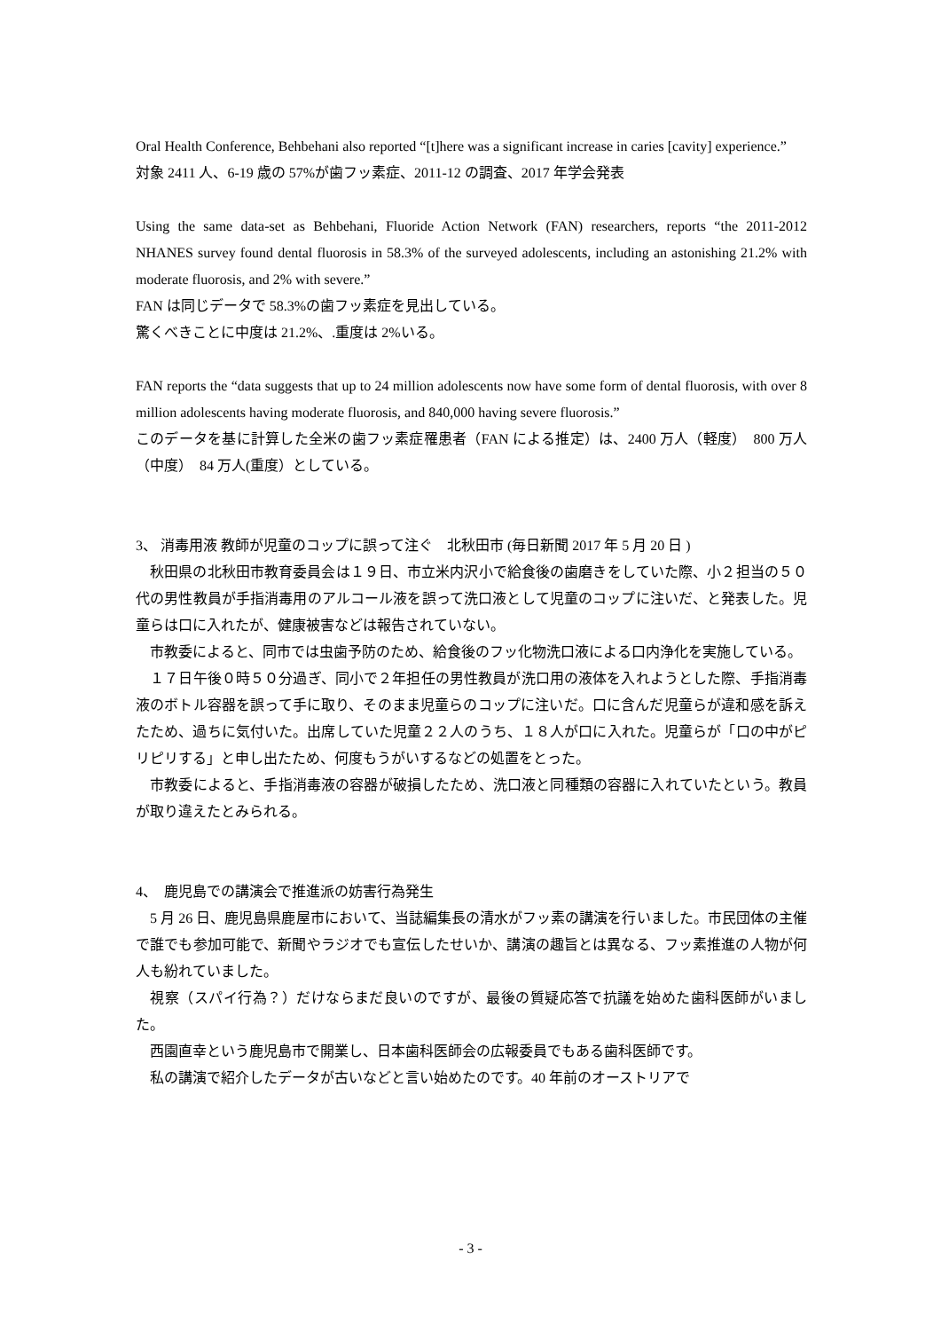Oral Health Conference, Behbehani also reported “[t]here was a significant increase in caries [cavity] experience.”
対象 2411 人、6-19 歳の 57%が歯フッ素症、2011-12 の調査、2017 年学会発表
Using the same data-set as Behbehani, Fluoride Action Network (FAN) researchers, reports “the 2011-2012 NHANES survey found dental fluorosis in 58.3% of the surveyed adolescents, including an astonishing 21.2% with moderate fluorosis, and 2% with severe.”
FAN は同じデータで 58.3%の歯フッ素症を見出している。
驚くべきことに中度は 21.2%、.重度は 2%いる。
FAN reports the “data suggests that up to 24 million adolescents now have some form of dental fluorosis, with over 8 million adolescents having moderate fluorosis, and 840,000 having severe fluorosis.”
このデータを基に計算した全米の歯フッ素症罹患者（FAN による推定）は、2400 万人（軽度）　800 万人（中度）　84 万人(重度）としている。
3、 消毒用液 教師が児童のコップに誤って注ぐ　北秋田市 (毎日新聞 2017 年 5 月 20 日 )
　秋田県の北秋田市教育委員会は１９日、市立米内沢小で給食後の歯磨きをしていた際、小２担当の５０代の男性教員が手指消毒用のアルコール液を誤って洗口液として児童のコップに注いだ、と発表した。児童らは口に入れたが、健康被害などは報告されていない。
　市教委によると、同市では虫歯予防のため、給食後のフッ化物洗口液による口内浄化を実施している。
　１７日午後０時５０分過ぎ、同小で２年担任の男性教員が洗口用の液体を入れようとした際、手指消毒液のボトル容器を誤って手に取り、そのまま児童らのコップに注いだ。口に含んだ児童らが違和感を訴えたため、過ちに気付いた。出席していた児童２２人のうち、１８人が口に入れた。児童らが「口の中がピリピリする」と申し出たため、何度もうがいするなどの処置をとった。
　市教委によると、手指消毒液の容器が破損したため、洗口液と同種類の容器に入れていたという。教員が取り違えたとみられる。
4、　鹿児島での講演会で推進派の妨害行為発生
　5 月 26 日、鹿児島県鹿屋市において、当誌編集長の清水がフッ素の講演を行いました。市民団体の主催で誰でも参加可能で、新聞やラジオでも宣伝したせいか、講演の趣旨とは異なる、フッ素推進の人物が何人も紛れていました。
　視察（スパイ行為？）だけならまだ良いのですが、最後の質疑応答で抗議を始めた歯科医師がいました。
　西園直幸という鹿児島市で開業し、日本歯科医師会の広報委員でもある歯科医師です。
　私の講演で紹介したデータが古いなどと言い始めたのです。40 年前のオーストリアで
- 3 -